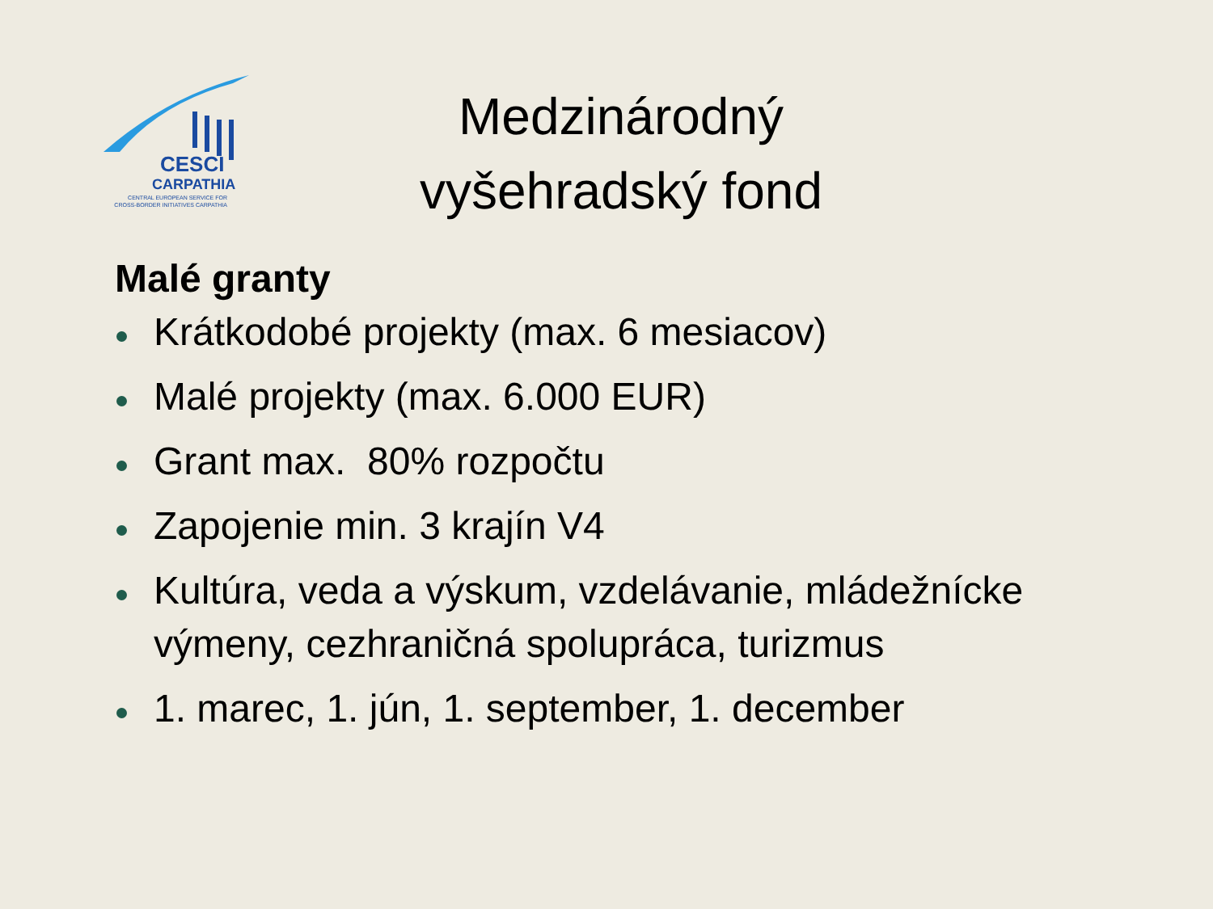CESCI
CARPATHIA
CENTRAL EUROPEAN SERVICE FOR
CROSS-BORDER INITIATIVES CARPATHIA
Medzinárodný vyšehradský fond
Malé granty
Krátkodobé projekty (max. 6 mesiacov)
Malé projekty (max. 6.000 EUR)
Grant max. 80% rozpočtu
Zapojenie min. 3 krajín V4
Kultúra, veda a výskum, vzdelávanie, mládežnícke výmeny, cezhraničná spolupráca, turizmus
1. marec, 1. jún, 1. september, 1. december